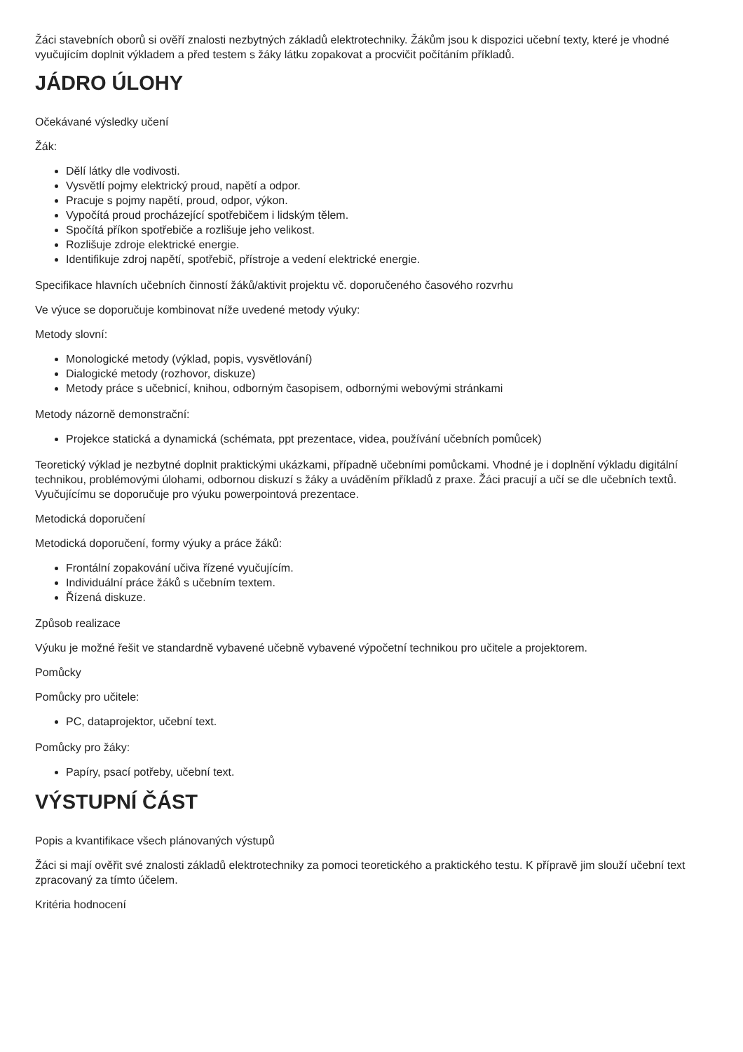Žáci stavebních oborů si ověří znalosti nezbytných základů elektrotechniky. Žákům jsou k dispozici učební texty, které je vhodné vyučujícím doplnit výkladem a před testem s žáky látku zopakovat a procvičit počítáním příkladů.
JÁDRO ÚLOHY
Očekávané výsledky učení
Žák:
Dělí látky dle vodivosti.
Vysvětlí pojmy elektrický proud, napětí a odpor.
Pracuje s pojmy napětí, proud, odpor, výkon.
Vypočítá proud procházející spotřebičem i lidským tělem.
Spočítá příkon spotřebiče a rozlišuje jeho velikost.
Rozlišuje zdroje elektrické energie.
Identifikuje zdroj napětí, spotřebič, přístroje a vedení elektrické energie.
Specifikace hlavních učebních činností žáků/aktivit projektu vč. doporučeného časového rozvrhu
Ve výuce se doporučuje kombinovat níže uvedené metody výuky:
Metody slovní:
Monologické metody (výklad, popis, vysvětlování)
Dialogické metody (rozhovor, diskuze)
Metody práce s učebnicí, knihou, odborným časopisem, odbornými webovými stránkami
Metody názorně demonstrační:
Projekce statická a dynamická (schémata, ppt prezentace, videa, používání učebních pomůcek)
Teoretický výklad je nezbytné doplnit praktickými ukázkami, případně učebními pomůckami. Vhodné je i doplnění výkladu digitální technikou, problémovými úlohami, odbornou diskuzí s žáky a uváděním příkladů z praxe. Žáci pracují a učí se dle učebních textů. Vyučujícímu se doporučuje pro výuku powerpointová prezentace.
Metodická doporučení
Metodická doporučení, formy výuky a práce žáků:
Frontální zopakování učiva řízené vyučujícím.
Individuální práce žáků s učebním textem.
Řízená diskuze.
Způsob realizace
Výuku je možné řešit ve standardně vybavené učebně vybavené výpočetní technikou pro učitele a projektorem.
Pomůcky
Pomůcky pro učitele:
PC, dataprojektor, učební text.
Pomůcky pro žáky:
Papíry, psací potřeby, učební text.
VÝSTUPNÍ ČÁST
Popis a kvantifikace všech plánovaných výstupů
Žáci si mají ověřit své znalosti základů elektrotechniky za pomoci teoretického a praktického testu. K přípravě jim slouží učební text zpracovaný za tímto účelem.
Kritéria hodnocení